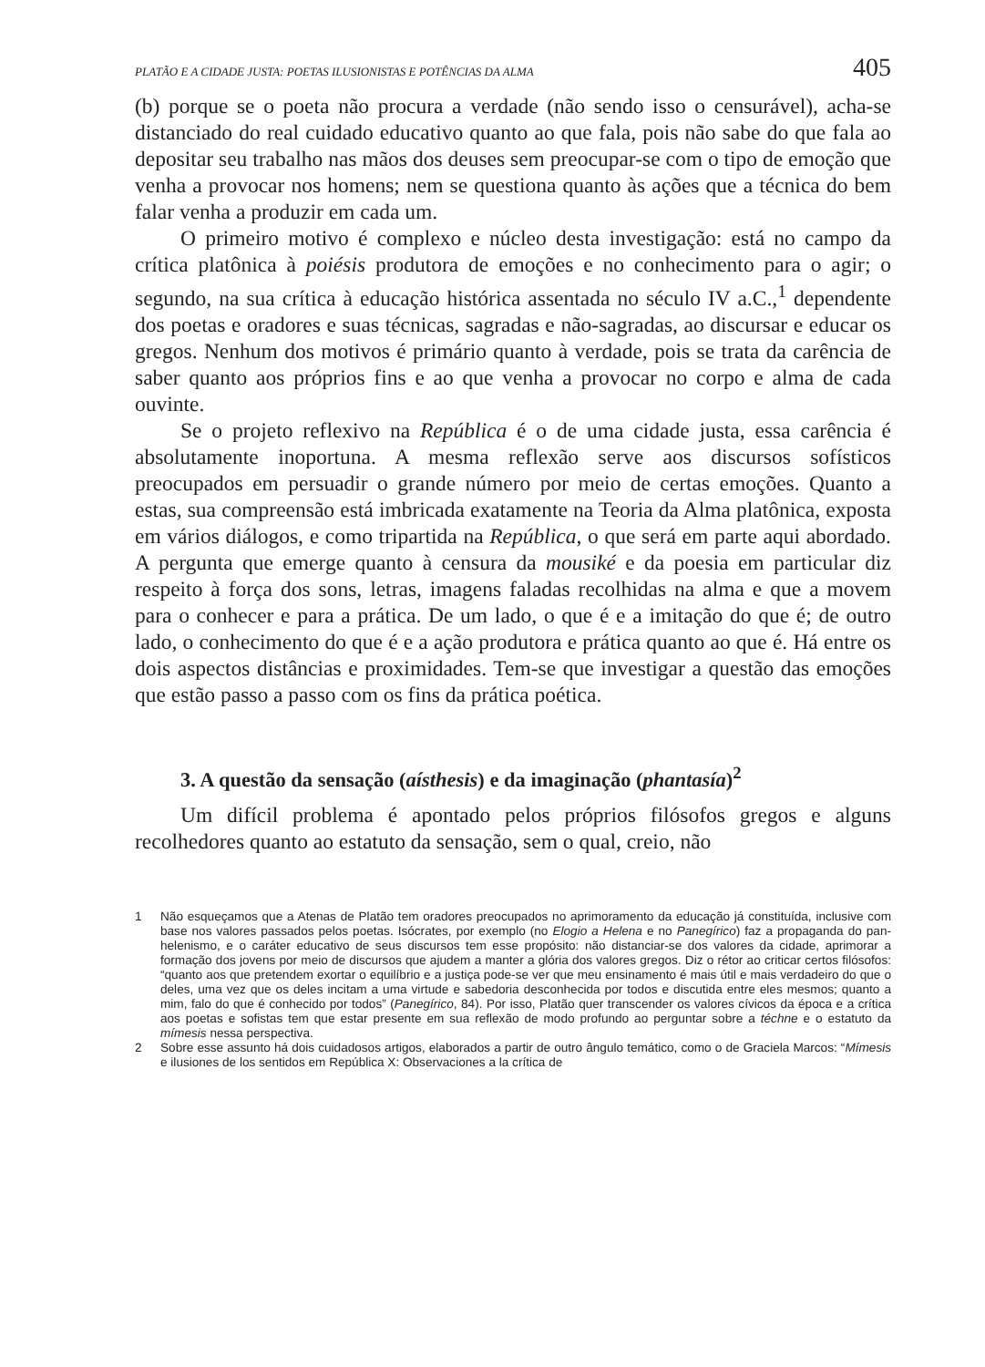PLATÃO E A CIDADE JUSTA: POETAS ILUSIONISTAS E POTÊNCIAS DA ALMA 405
(b) porque se o poeta não procura a verdade (não sendo isso o censurável), acha-se distanciado do real cuidado educativo quanto ao que fala, pois não sabe do que fala ao depositar seu trabalho nas mãos dos deuses sem preocupar-se com o tipo de emoção que venha a provocar nos homens; nem se questiona quanto às ações que a técnica do bem falar venha a produzir em cada um.
O primeiro motivo é complexo e núcleo desta investigação: está no campo da crítica platônica à poiésis produtora de emoções e no conhecimento para o agir; o segundo, na sua crítica à educação histórica assentada no século IV a.C.,<sup>1</sup> dependente dos poetas e oradores e suas técnicas, sagradas e não-sagradas, ao discursar e educar os gregos. Nenhum dos motivos é primário quanto à verdade, pois se trata da carência de saber quanto aos próprios fins e ao que venha a provocar no corpo e alma de cada ouvinte.
Se o projeto reflexivo na República é o de uma cidade justa, essa carência é absolutamente inoportuna. A mesma reflexão serve aos discursos sofísticos preocupados em persuadir o grande número por meio de certas emoções. Quanto a estas, sua compreensão está imbricada exatamente na Teoria da Alma platônica, exposta em vários diálogos, e como tripartida na República, o que será em parte aqui abordado. A pergunta que emerge quanto à censura da mousiké e da poesia em particular diz respeito à força dos sons, letras, imagens faladas recolhidas na alma e que a movem para o conhecer e para a prática. De um lado, o que é e a imitação do que é; de outro lado, o conhecimento do que é e a ação produtora e prática quanto ao que é. Há entre os dois aspectos distâncias e proximidades. Tem-se que investigar a questão das emoções que estão passo a passo com os fins da prática poética.
3. A questão da sensação (aísthesis) e da imaginação (phantasía)<sup>2</sup>
Um difícil problema é apontado pelos próprios filósofos gregos e alguns recolhedores quanto ao estatuto da sensação, sem o qual, creio, não
1 Não esqueçamos que a Atenas de Platão tem oradores preocupados no aprimoramento da educação já constituída, inclusive com base nos valores passados pelos poetas. Isócrates, por exemplo (no Elogio a Helena e no Panegírico) faz a propaganda do pan-helenismo, e o caráter educativo de seus discursos tem esse propósito: não distanciar-se dos valores da cidade, aprimorar a formação dos jovens por meio de discursos que ajudem a manter a glória dos valores gregos. Diz o rétor ao criticar certos filósofos: “quanto aos que pretendem exortar o equilíbrio e a justiça pode-se ver que meu ensinamento é mais útil e mais verdadeiro do que o deles, uma vez que os deles incitam a uma virtude e sabedoria desconhecida por todos e discutida entre eles mesmos; quanto a mim, falo do que é conhecido por todos” (Panegírico, 84). Por isso, Platão quer transcender os valores cívicos da época e a crítica aos poetas e sofistas tem que estar presente em sua reflexão de modo profundo ao perguntar sobre a téchne e o estatuto da mímesis nessa perspectiva.
2 Sobre esse assunto há dois cuidadosos artigos, elaborados a partir de outro ângulo temático, como o de Graciela Marcos: “Mímesis e ilusiones de los sentidos em República X: Observaciones a la crítica de